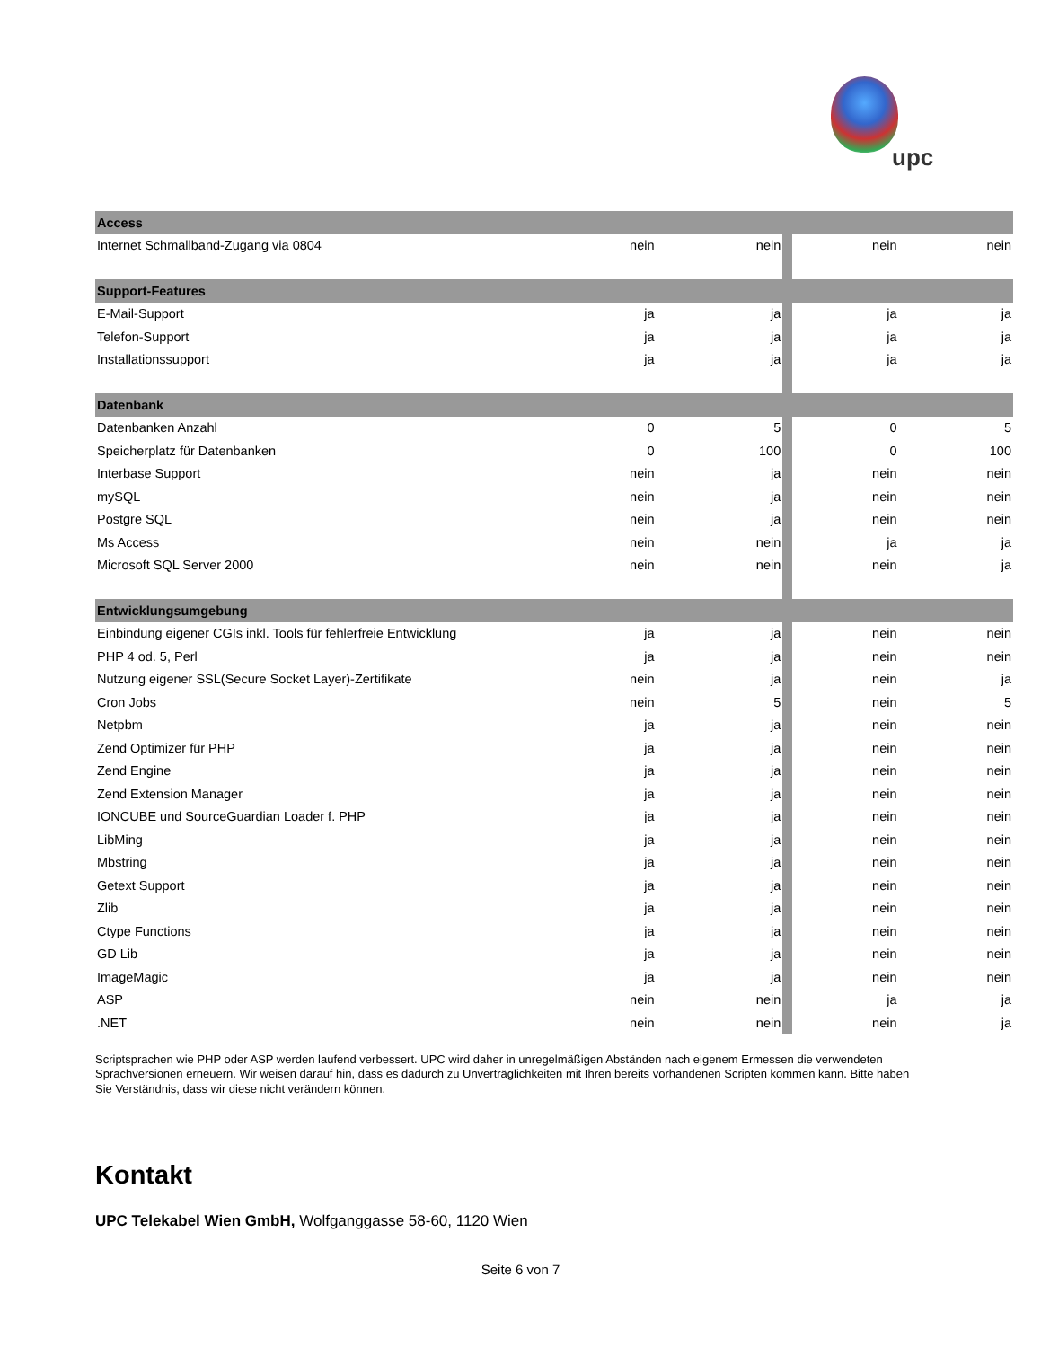upc
| Access | | | | | |
| Internet Schmallband-Zugang via 0804 | nein | nein | | nein | nein |
| Support-Features | | | | | |
| E-Mail-Support | ja | ja | | ja | ja |
| Telefon-Support | ja | ja | | ja | ja |
| Installationssupport | ja | ja | | ja | ja |
| Datenbank | | | | | |
| Datenbanken Anzahl | 0 | 5 | | 0 | 5 |
| Speicherplatz für Datenbanken | 0 | 100 | | 0 | 100 |
| Interbase Support | nein | ja | | nein | nein |
| mySQL | nein | ja | | nein | nein |
| Postgre SQL | nein | ja | | nein | nein |
| Ms Access | nein | nein | | ja | ja |
| Microsoft SQL Server 2000 | nein | nein | | nein | ja |
| Entwicklungsumgebung | | | | | |
| Einbindung eigener CGIs inkl. Tools für fehlerfreie Entwicklung | ja | ja | | nein | nein |
| PHP 4 od. 5, Perl | ja | ja | | nein | nein |
| Nutzung eigener SSL(Secure Socket Layer)-Zertifikate | nein | ja | | nein | ja |
| Cron Jobs | nein | 5 | | nein | 5 |
| Netpbm | ja | ja | | nein | nein |
| Zend Optimizer für PHP | ja | ja | | nein | nein |
| Zend Engine | ja | ja | | nein | nein |
| Zend Extension Manager | ja | ja | | nein | nein |
| IONCUBE und SourceGuardian Loader f. PHP | ja | ja | | nein | nein |
| LibMing | ja | ja | | nein | nein |
| Mbstring | ja | ja | | nein | nein |
| Getext Support | ja | ja | | nein | nein |
| Zlib | ja | ja | | nein | nein |
| Ctype Functions | ja | ja | | nein | nein |
| GD Lib | ja | ja | | nein | nein |
| ImageMagic | ja | ja | | nein | nein |
| ASP | nein | nein | | ja | ja |
| .NET | nein | nein | | nein | ja |
Scriptsprachen wie PHP oder ASP werden laufend verbessert. UPC wird daher in unregelmäßigen Abständen nach eigenem Ermessen die verwendeten Sprachversionen erneuern. Wir weisen darauf hin, dass es dadurch zu Unverträglichkeiten mit Ihren bereits vorhandenen Scripten kommen kann. Bitte haben Sie Verständnis, dass wir diese nicht verändern können.
Kontakt
UPC Telekabel Wien GmbH, Wolfganggasse 58-60, 1120 Wien
Seite 6 von 7